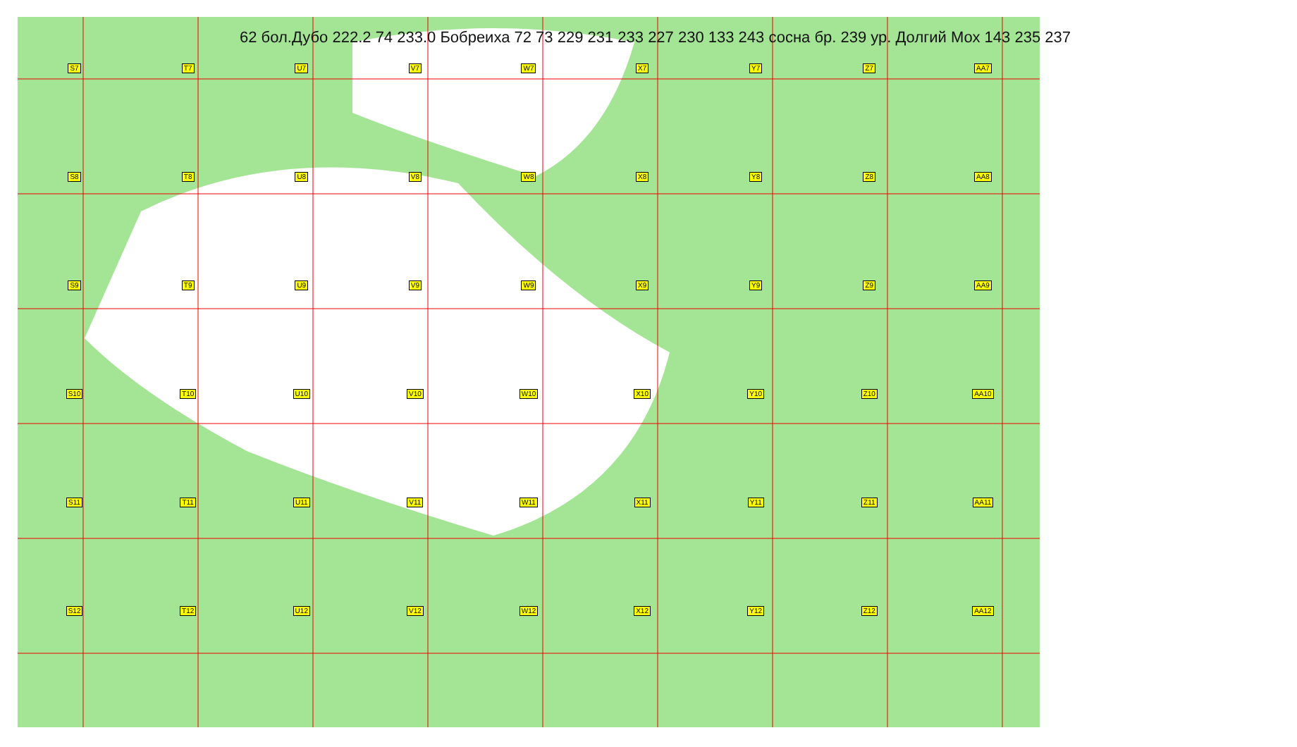S7 T7 U7 V7 W7 X7 Y7 Z7 AA7 S8 T8 U8 V8 W8 X8 Y8 Z8 AA8 S9 T9 U9 V9 W9 X9 Y9 Z9 AA9 S10 T10 U10 V10 W10 X10 Y10 Z10 AA10 S11 T11 U11 V11 W11 X11 Y11 Z11 AA11 S12 T12 U12 V12 W12 X12 Y12 Z12 AA12
62 бол.Дубо 222.2 74 233.0 Бобреиха 72 73 229 231 233 227 230 133 243 сосна бр. 239 ур. Долгий Мох 143 235 237